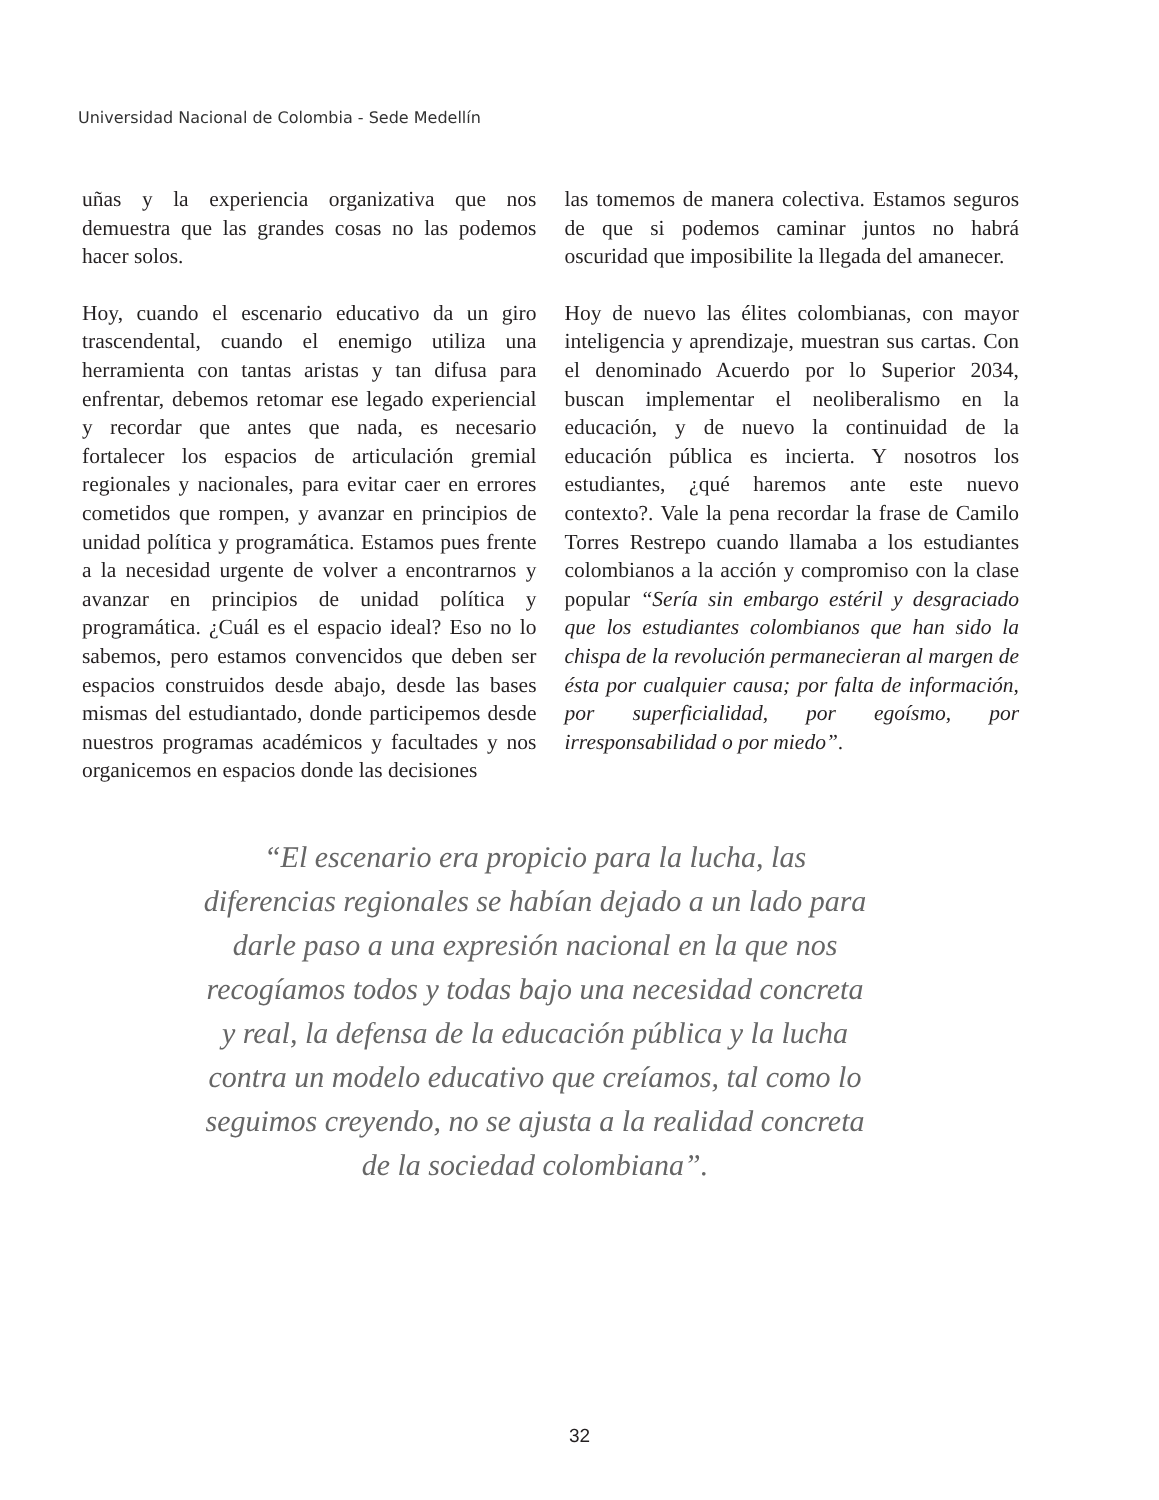Universidad Nacional de Colombia - Sede Medellín
uñas y la experiencia organizativa que nos demuestra que las grandes cosas no las podemos hacer solos.
Hoy, cuando el escenario educativo da un giro trascendental, cuando el enemigo utiliza una herramienta con tantas aristas y tan difusa para enfrentar, debemos retomar ese legado experiencial y recordar que antes que nada, es necesario fortalecer los espacios de articulación gremial regionales y nacionales, para evitar caer en errores cometidos que rompen, y avanzar en principios de unidad política y programática. Estamos pues frente a la necesidad urgente de volver a encontrarnos y avanzar en principios de unidad política y programática. ¿Cuál es el espacio ideal? Eso no lo sabemos, pero estamos convencidos que deben ser espacios construidos desde abajo, desde las bases mismas del estudiantado, donde participemos desde nuestros programas académicos y facultades y nos organicemos en espacios donde las decisiones
las tomemos de manera colectiva. Estamos seguros de que si podemos caminar juntos no habrá oscuridad que imposibilite la llegada del amanecer.
Hoy de nuevo las élites colombianas, con mayor inteligencia y aprendizaje, muestran sus cartas. Con el denominado Acuerdo por lo Superior 2034, buscan implementar el neoliberalismo en la educación, y de nuevo la continuidad de la educación pública es incierta. Y nosotros los estudiantes, ¿qué haremos ante este nuevo contexto?. Vale la pena recordar la frase de Camilo Torres Restrepo cuando llamaba a los estudiantes colombianos a la acción y compromiso con la clase popular “Sería sin embargo estéril y desgraciado que los estudiantes colombianos que han sido la chispa de la revolución permanecieran al margen de ésta por cualquier causa; por falta de información, por superficialidad, por egoísmo, por irresponsabilidad o por miedo”.
“El escenario era propicio para la lucha, las diferencias regionales se habían dejado a un lado para darle paso a una expresión nacional en la que nos recogíamos todos y todas bajo una necesidad concreta y real, la defensa de la educación pública y la lucha contra un modelo educativo que creíamos, tal como lo seguimos creyendo, no se ajusta a la realidad concreta de la sociedad colombiana”.
32